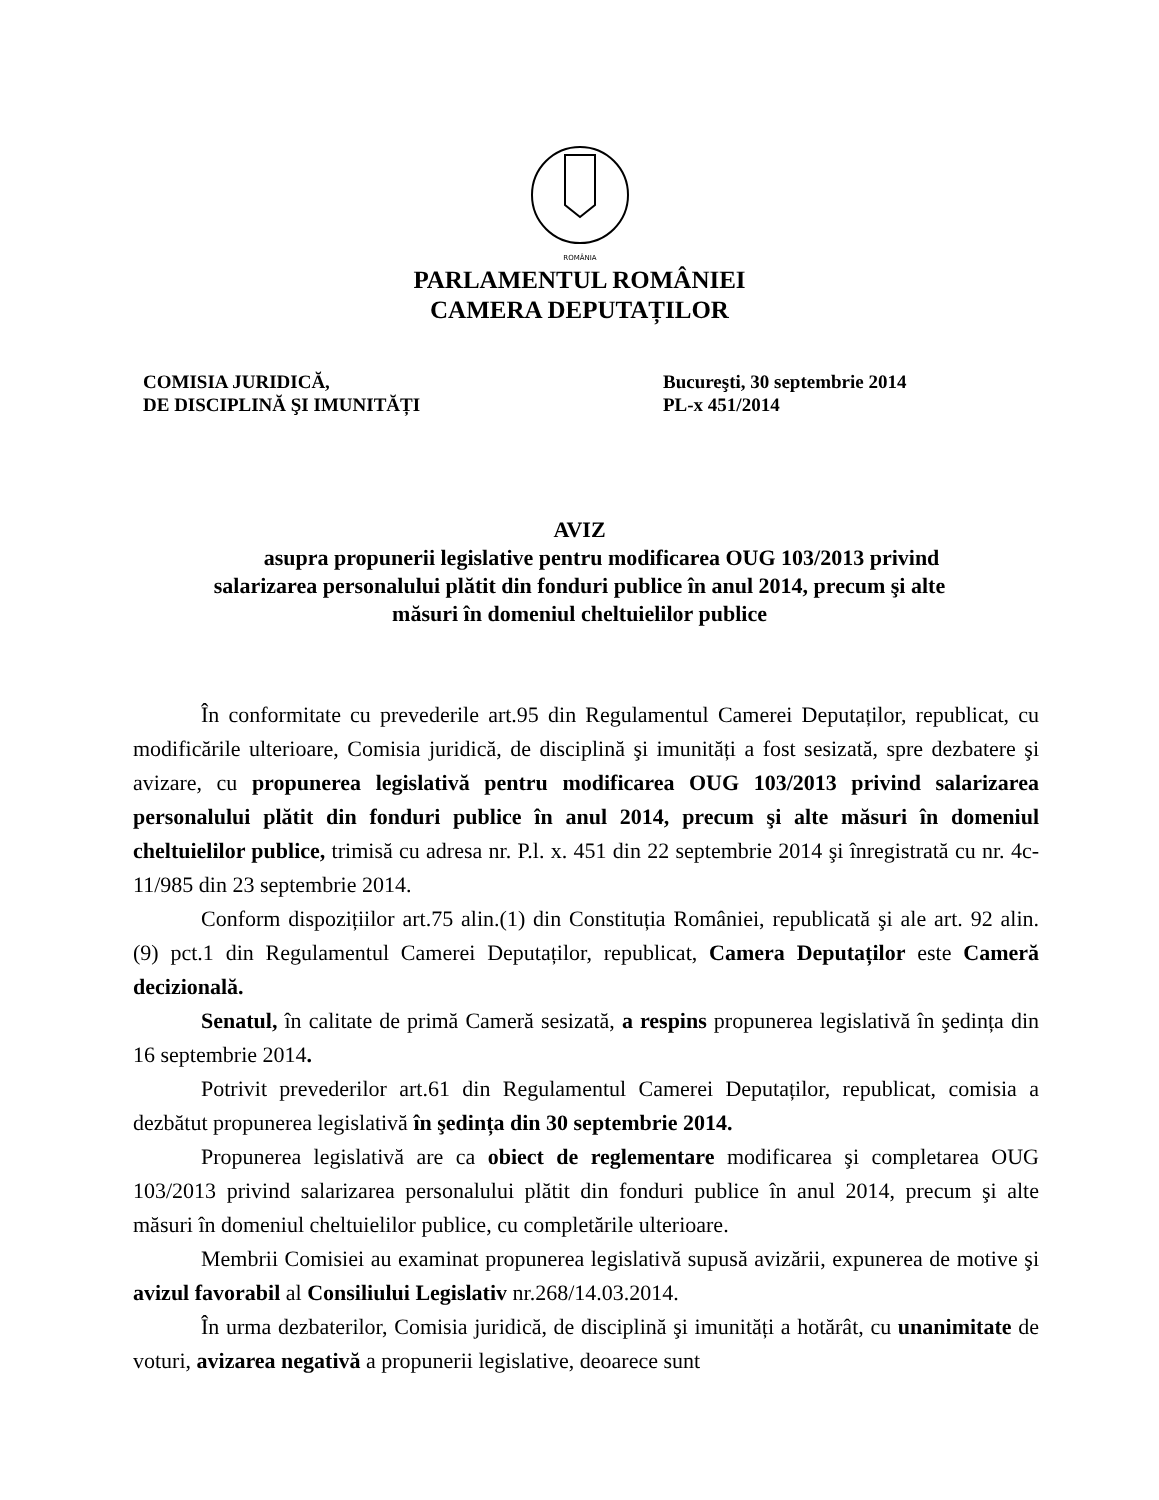ROMÂNIA
PARLAMENTUL ROMÂNIEI
CAMERA DEPUTAȚILOR
COMISIA JURIDICĂ,
DE DISCIPLINĂ ŞI IMUNITĂȚI
Bucureşti, 30 septembrie 2014
PL-x 451/2014
AVIZ
asupra propunerii legislative pentru modificarea OUG 103/2013 privind
salarizarea personalului plătit din fonduri publice în anul 2014, precum şi alte
măsuri în domeniul cheltuielilor publice
În conformitate cu prevederile art.95 din Regulamentul Camerei Deputaților, republicat, cu modificările ulterioare, Comisia juridică, de disciplină şi imunități a fost sesizată, spre dezbatere şi avizare, cu propunerea legislativă pentru modificarea OUG 103/2013 privind salarizarea personalului plătit din fonduri publice în anul 2014, precum şi alte măsuri în domeniul cheltuielilor publice, trimisă cu adresa nr. P.l. x. 451 din 22 septembrie 2014 şi înregistrată cu nr. 4c-11/985 din 23 septembrie 2014.
Conform dispozițiilor art.75 alin.(1) din Constituția României, republicată şi ale art. 92 alin. (9) pct.1 din Regulamentul Camerei Deputaților, republicat, Camera Deputaților este Cameră decizională.
Senatul, în calitate de primă Cameră sesizată, a respins propunerea legislativă în şedința din 16 septembrie 2014.
Potrivit prevederilor art.61 din Regulamentul Camerei Deputaților, republicat, comisia a dezbătut propunerea legislativă în şedința din 30 septembrie 2014.
Propunerea legislativă are ca obiect de reglementare modificarea şi completarea OUG 103/2013 privind salarizarea personalului plătit din fonduri publice în anul 2014, precum şi alte măsuri în domeniul cheltuielilor publice, cu completările ulterioare.
Membrii Comisiei au examinat propunerea legislativă supusă avizării, expunerea de motive şi avizul favorabil al Consiliului Legislativ nr.268/14.03.2014.
În urma dezbaterilor, Comisia juridică, de disciplină şi imunități a hotărât, cu unanimitate de voturi, avizarea negativă a propunerii legislative, deoarece sunt